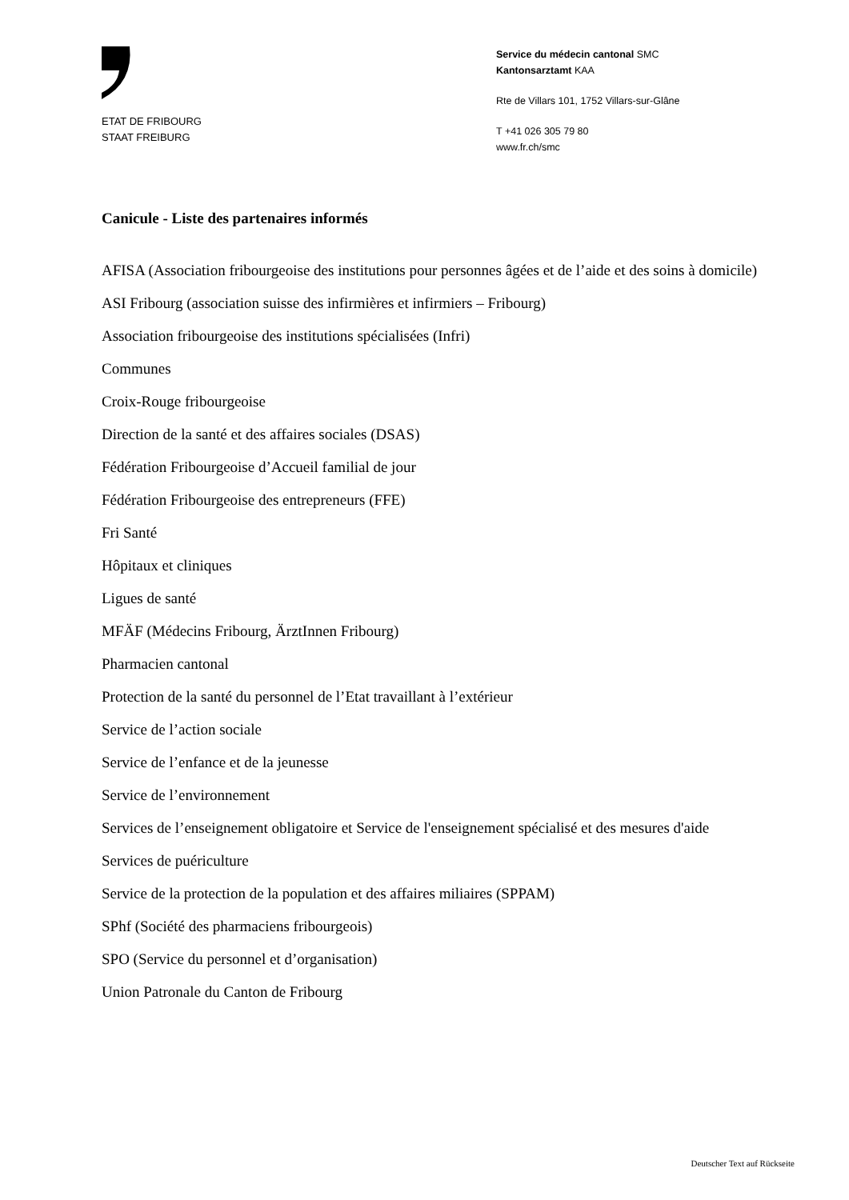ETAT DE FRIBOURG
STAAT FREIBURG
Service du médecin cantonal SMC
Kantonsarztamt KAA
Rte de Villars 101, 1752 Villars-sur-Glâne
T +41 026 305 79 80
www.fr.ch/smc
Canicule - Liste des partenaires informés
AFISA (Association fribourgeoise des institutions pour personnes âgées et de l’aide et des soins à domicile)
ASI Fribourg (association suisse des infirmières et infirmiers – Fribourg)
Association fribourgeoise des institutions spécialisées (Infri)
Communes
Croix-Rouge fribourgeoise
Direction de la santé et des affaires sociales (DSAS)
Fédération Fribourgeoise d’Accueil familial de jour
Fédération Fribourgeoise des entrepreneurs (FFE)
Fri Santé
Hôpitaux et cliniques
Ligues de santé
MFÄF (Médecins Fribourg, ÄrztInnen Fribourg)
Pharmacien cantonal
Protection de la santé du personnel de l’Etat travaillant à l’extérieur
Service de l’action sociale
Service de l’enfance et de la jeunesse
Service de l’environnement
Services de l’enseignement obligatoire et Service de l'enseignement spécialisé et des mesures d'aide
Services de puériculture
Service de la protection de la population et des affaires miliaires (SPPAM)
SPhf (Société des pharmaciens fribourgeois)
SPO (Service du personnel et d’organisation)
Union Patronale du Canton de Fribourg
Deutscher Text auf Rückseite